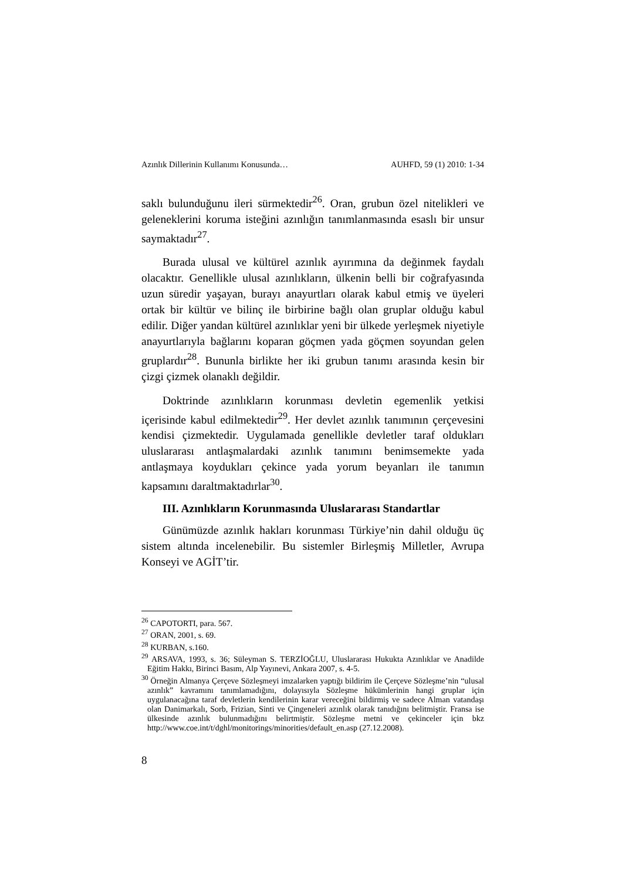Azınlık Dillerinin Kullanımı Konusunda… AUHFD, 59 (1) 2010: 1-34
saklı bulunduğunu ileri sürmektedir<sup>26</sup>. Oran, grubun özel nitelikleri ve geleneklerini koruma isteğini azınlığın tanımlanmasında esaslı bir unsur saymaktadır<sup>27</sup>.
Burada ulusal ve kültürel azınlık ayırımına da değinmek faydalı olacaktır. Genellikle ulusal azınlıkların, ülkenin belli bir coğrafyasında uzun süredir yaşayan, burayı anayurtları olarak kabul etmiş ve üyeleri ortak bir kültür ve bilinç ile birbirine bağlı olan gruplar olduğu kabul edilir. Diğer yandan kültürel azınlıklar yeni bir ülkede yerleşmek niyetiyle anayurtlarıyla bağlarını koparan göçmen yada göçmen soyundan gelen gruplardır<sup>28</sup>. Bununla birlikte her iki grubun tanımı arasında kesin bir çizgi çizmek olanaklı değildir.
Doktrinde azınlıkların korunması devletin egemenlik yetkisi içerisinde kabul edilmektedir<sup>29</sup>. Her devlet azınlık tanımının çerçevesini kendisi çizmektedir. Uygulamada genellikle devletler taraf oldukları uluslararası antlaşmalardaki azınlık tanımını benimsemekte yada antlaşmaya koydukları çekince yada yorum beyanları ile tanımın kapsamını daraltmaktadırlar<sup>30</sup>.
III. Azınlıkların Korunmasında Uluslararası Standartlar
Günümüzde azınlık hakları korunması Türkiye’nin dahil olduğu üç sistem altında incelenebilir. Bu sistemler Birleşmiş Milletler, Avrupa Konseyi ve AGİT’tir.
<sup>26</sup> CAPOTORTI, para. 567.
<sup>27</sup> ORAN, 2001, s. 69.
<sup>28</sup> KURBAN, s.160.
<sup>29</sup> ARSAVA, 1993, s. 36; Süleyman S. TERZİOĞLU, Uluslararası Hukukta Azınlıklar ve Anadilde Eğitim Hakkı, Birinci Basım, Alp Yayınevi, Ankara 2007, s. 4-5.
<sup>30</sup> Örneğin Almanya Çerçeve Sözleşmeyi imzalarken yaptığı bildirim ile Çerçeve Sözleşme’nin “ulusal azınlık” kavramını tanımlamadığını, dolayısıyla Sözleşme hükümlerinin hangi gruplar için uygulanacağına taraf devletlerin kendilerinin karar vereceğini bildirmiş ve sadece Alman vatandaşı olan Danimarkalı, Sorb, Frizian, Sinti ve Çingeneleri azınlık olarak tanıdığını belitmiştir. Fransa ise ülkesinde azınlık bulunmadığını belirtmiştir. Sözleşme metni ve çekinceler için bkz http://www.coe.int/t/dghl/monitorings/minorities/default_en.asp (27.12.2008).
8